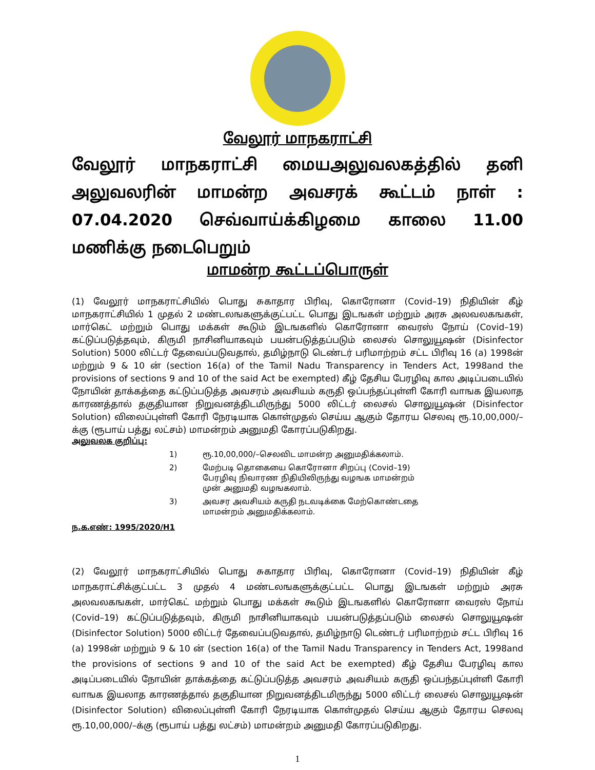வேலூர் மாநகராட்சி
வேலூர் மாநகராட்சி மையஅலுவலகத்தில் தனி அலுவலரின் மாமன்ற அவசரக் கூட்டம் நாள் : 07.04.2020 செவ்வாய்க்கிழமை காலை 11.00 மணிக்கு நடைபெறும்
மாமன்ற கூட்டப்பொருள்
(1) வேலூர் மாநகராட்சியில் பொது சுகாதார பிரிவு, கொரோனா (Covid–19) நிதியின் கீழ் மாநகராட்சியில் 1 முதல் 2 மண்டலஙகளுக்குட்பட்ட பொது இடஙகள் மற்றும் அரசு அலவலகஙகள், மார்கெட் மற்றும் பொது மக்கள் கூடும் இடஙகளில் கொரோனா வைரஸ் நோய் (Covid–19) கட்டுப்படுத்தவும், கிருமி நாசினியாகவும் பயன்படுத்தப்படும் லைசல் சொலுயூஷன் (Disinfector Solution) 5000 லிட்டர் தேவைப்படுவதால், தமிழ்நாடு டெண்டர் பரிமாற்றம் சட்ட பிரிவு 16 (a) 1998ன் மற்றும் 9 & 10 ன் (section 16(a) of the Tamil Nadu Transparency in Tenders Act, 1998and the provisions of sections 9 and 10 of the said Act be exempted) கீழ் தேசிய பேரழிவு கால அடிப்படையில் நோயின் தாக்கத்தை கட்டுப்படுத்த அவசரம் அவசியம் கருதி ஒப்பந்தப்புள்ளி கோரி வாஙக இயலாத காரணத்தால் தகுதியான நிறுவனத்திடமிருந்து 5000 லிட்டர் லைசல் சொலுயூஷன் (Disinfector Solution) விலைப்புள்ளி கோரி நேரடியாக கொள்முதல் செய்ய ஆகும் தோரய செலவு ரூ.10,00,000/–க்கு (ரூபாய் பத்து லட்சம்) மாமன்றம் அனுமதி கோரப்படுகிறது.
அலுவலக குறிப்பு:
1) ரூ.10,00,000/–செலவிட மாமன்ற அனுமதிக்கலாம்.
2) மேற்படி தொகையை கொரோனா சிறப்பு (Covid–19) பேரழிவு நிவாரண நிதியிலிருந்து வழஙக மாமன்றம் முன் அனுமதி வழஙகலாம்.
3) அவசர அவசியம் கருதி நடவடிக்கை மேற்கொண்டதை மாமன்றம் அனுமதிக்கலாம்.
ந.க.எண்: 1995/2020/H1
(2) வேலூர் மாநகராட்சியில் பொது சுகாதார பிரிவு, கொரோனா (Covid–19) நிதியின் கீழ் மாநகராட்சிக்குட்பட்ட 3 முதல் 4 மண்டலஙகளுக்குட்பட்ட பொது இடஙகள் மற்றும் அரசு அலவலகஙகள், மார்கெட் மற்றும் பொது மக்கள் கூடும் இடஙகளில் கொரோனா வைரஸ் நோய் (Covid–19) கட்டுப்படுத்தவும், கிருமி நாசினியாகவும் பயன்படுத்தப்படும் லைசல் சொலுயூஷன் (Disinfector Solution) 5000 லிட்டர் தேவைப்படுவதால், தமிழ்நாடு டெண்டர் பரிமாற்றம் சட்ட பிரிவு 16 (a) 1998ன் மற்றும் 9 & 10 ன் (section 16(a) of the Tamil Nadu Transparency in Tenders Act, 1998and the provisions of sections 9 and 10 of the said Act be exempted) கீழ் தேசிய பேரழிவு கால அடிப்படையில் நோயின் தாக்கத்தை கட்டுப்படுத்த அவசரம் அவசியம் கருதி ஒப்பந்தப்புள்ளி கோரி வாஙக இயலாத காரணத்தால் தகுதியான நிறுவனத்திடமிருந்து 5000 லிட்டர் லைசல் சொலுயூஷன் (Disinfector Solution) விலைப்புள்ளி கோரி நேரடியாக கொள்முதல் செய்ய ஆகும் தோரய செலவு ரூ.10,00,000/–க்கு (ரூபாய் பத்து லட்சம்) மாமன்றம் அனுமதி கோரப்படுகிறது.
1